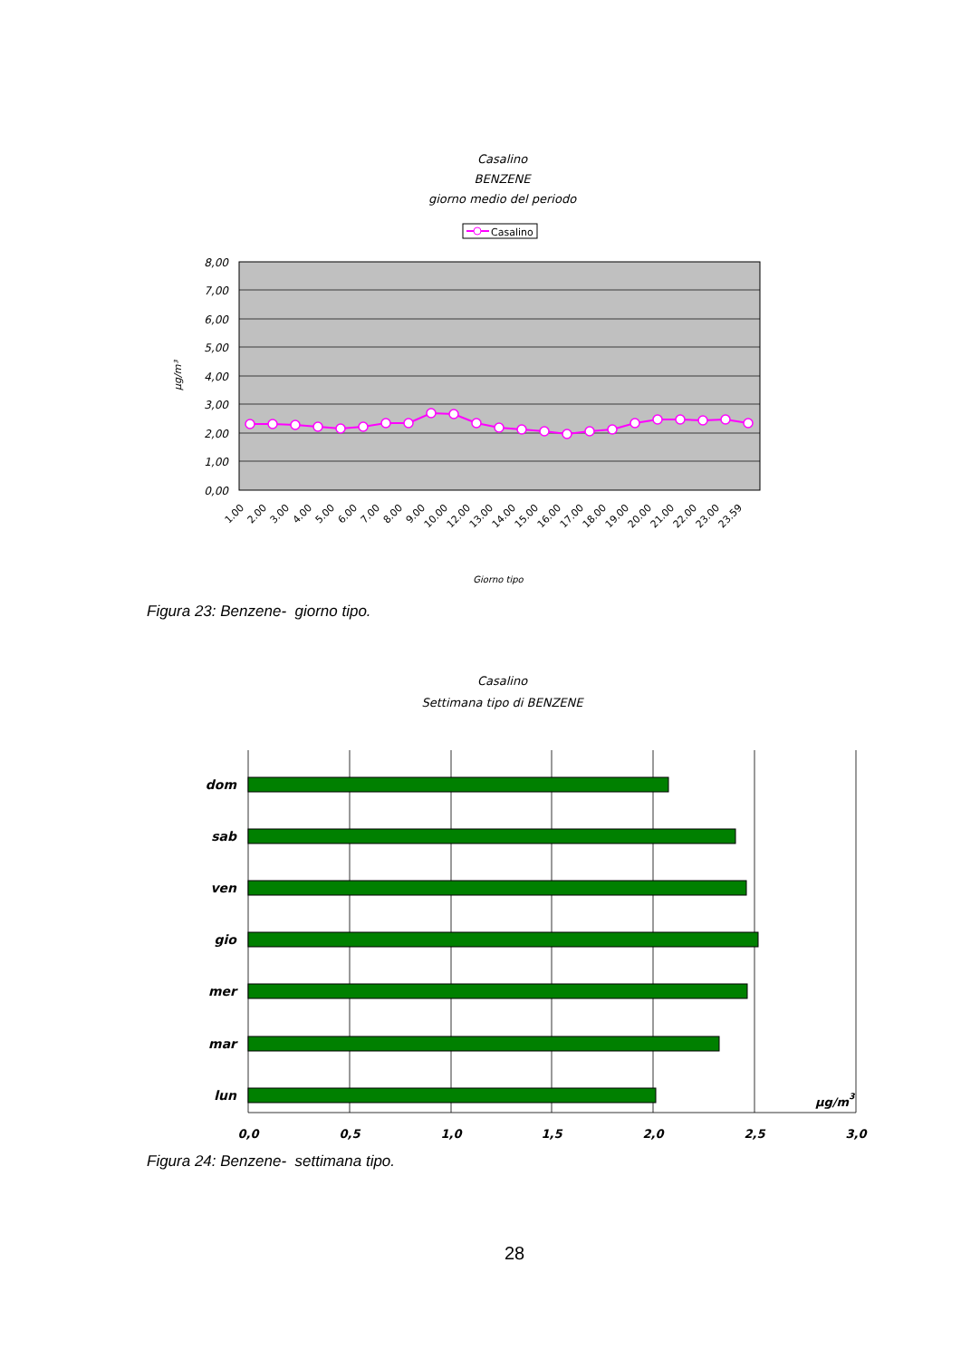Casalino
BENZENE
giorno medio del periodo
Casalino
8,00
7,00
6,00
5,00
4,00
3,00
2,00
1,00
0,00
µg/m³
1.00
2.00
3.00
4.00
5.00
6.00
7.00
8.00
9.00
10.00
12.00
13.00
14.00
15.00
16.00
17.00
18.00
19.00
20.00
21.00
22.00
23.00
23.59
Giorno tipo
Figura 23: Benzene- giorno tipo.
Casalino
Settimana tipo di BENZENE
dom
sab
ven
gio
mer
mar
lun
µg/m3
0,0
0,5
1,0
1,5
2,0
2,5
3,0
Figura 24: Benzene- settimana tipo.
28